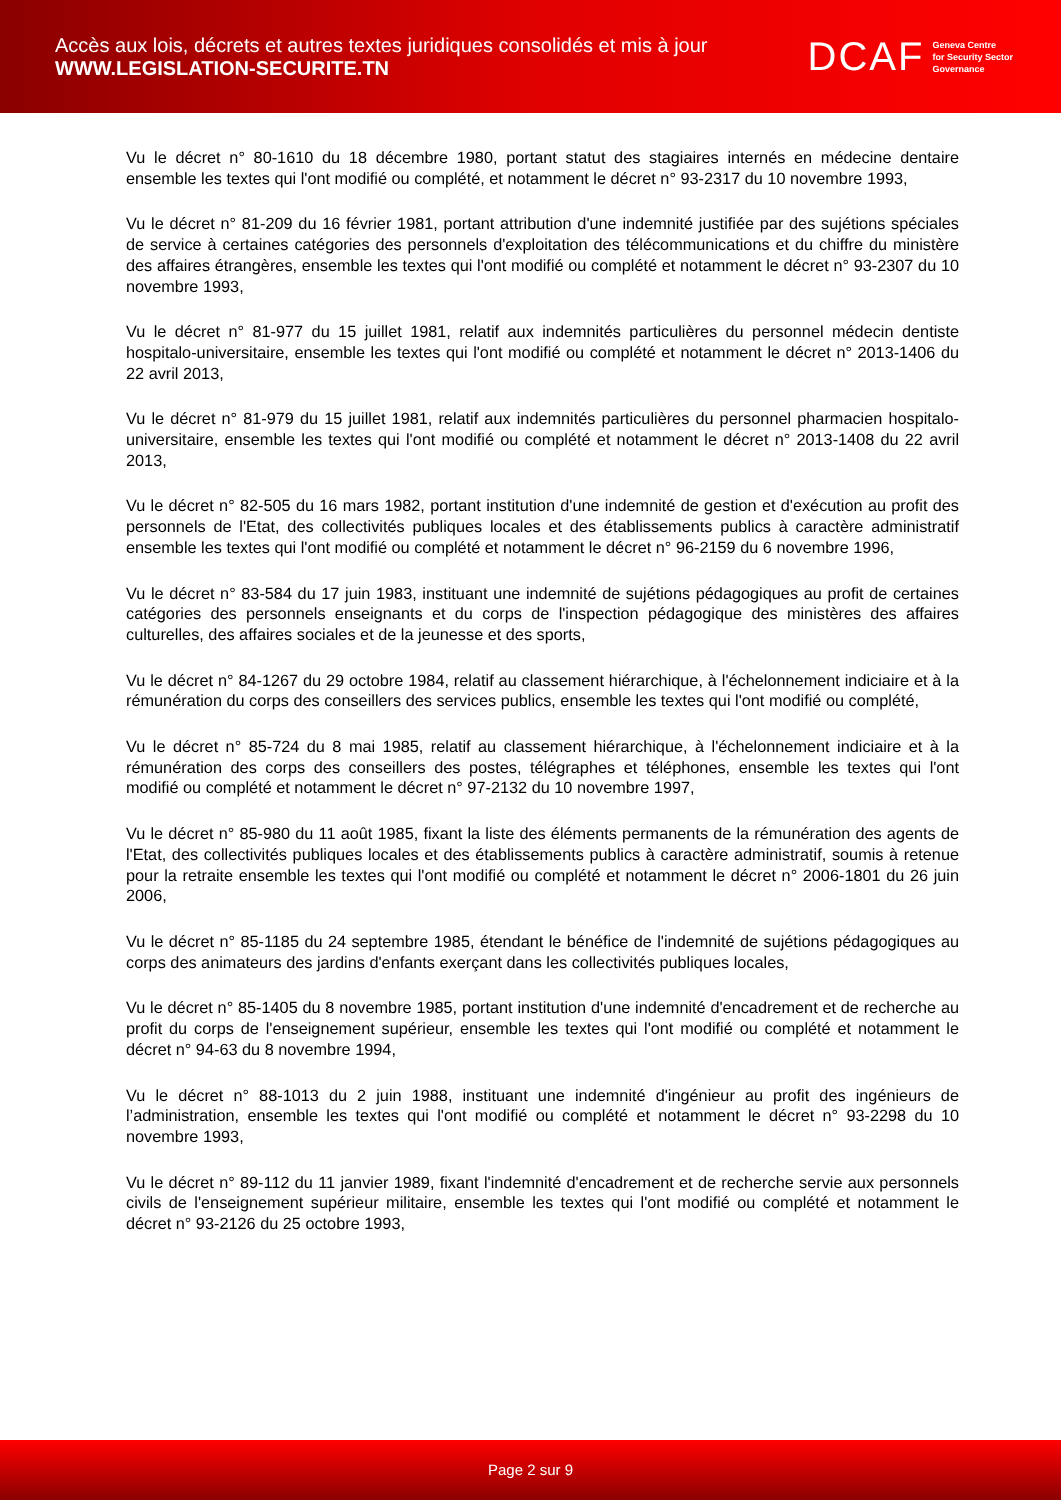Accès aux lois, décrets et autres textes juridiques consolidés et mis à jour
WWW.LEGISLATION-SECURITE.TN
DCAF Geneva Centre
for Security Sector
Governance
Vu le décret n° 80-1610 du 18 décembre 1980, portant statut des stagiaires internés en médecine dentaire ensemble les textes qui l'ont modifié ou complété, et notamment le décret n° 93-2317 du 10 novembre 1993,
Vu le décret n° 81-209 du 16 février 1981, portant attribution d'une indemnité justifiée par des sujétions spéciales de service à certaines catégories des personnels d'exploitation des télécommunications et du chiffre du ministère des affaires étrangères, ensemble les textes qui l'ont modifié ou complété et notamment le décret n° 93-2307 du 10 novembre 1993,
Vu le décret n° 81-977 du 15 juillet 1981, relatif aux indemnités particulières du personnel médecin dentiste hospitalo-universitaire, ensemble les textes qui l'ont modifié ou complété et notamment le décret n° 2013-1406 du 22 avril 2013,
Vu le décret n° 81-979 du 15 juillet 1981, relatif aux indemnités particulières du personnel pharmacien hospitalo-universitaire, ensemble les textes qui l'ont modifié ou complété et notamment le décret n° 2013-1408 du 22 avril 2013,
Vu le décret n° 82-505 du 16 mars 1982, portant institution d'une indemnité de gestion et d'exécution au profit des personnels de l'Etat, des collectivités publiques locales et des établissements publics à caractère administratif ensemble les textes qui l'ont modifié ou complété et notamment le décret n° 96-2159 du 6 novembre 1996,
Vu le décret n° 83-584 du 17 juin 1983, instituant une indemnité de sujétions pédagogiques au profit de certaines catégories des personnels enseignants et du corps de l'inspection pédagogique des ministères des affaires culturelles, des affaires sociales et de la jeunesse et des sports,
Vu le décret n° 84-1267 du 29 octobre 1984, relatif au classement hiérarchique, à l'échelonnement indiciaire et à la rémunération du corps des conseillers des services publics, ensemble les textes qui l'ont modifié ou complété,
Vu le décret n° 85-724 du 8 mai 1985, relatif au classement hiérarchique, à l'échelonnement indiciaire et à la rémunération des corps des conseillers des postes, télégraphes et téléphones, ensemble les textes qui l'ont modifié ou complété et notamment le décret n° 97-2132 du 10 novembre 1997,
Vu le décret n° 85-980 du 11 août 1985, fixant la liste des éléments permanents de la rémunération des agents de l'Etat, des collectivités publiques locales et des établissements publics à caractère administratif, soumis à retenue pour la retraite ensemble les textes qui l'ont modifié ou complété et notamment le décret n° 2006-1801 du 26 juin 2006,
Vu le décret n° 85-1185 du 24 septembre 1985, étendant le bénéfice de l'indemnité de sujétions pédagogiques au corps des animateurs des jardins d'enfants exerçant dans les collectivités publiques locales,
Vu le décret n° 85-1405 du 8 novembre 1985, portant institution d'une indemnité d'encadrement et de recherche au profit du corps de l'enseignement supérieur, ensemble les textes qui l'ont modifié ou complété et notamment le décret n° 94-63 du 8 novembre 1994,
Vu le décret n° 88-1013 du 2 juin 1988, instituant une indemnité d'ingénieur au profit des ingénieurs de l’administration, ensemble les textes qui l'ont modifié ou complété et notamment le décret n° 93-2298 du 10 novembre 1993,
Vu le décret n° 89-112 du 11 janvier 1989, fixant l'indemnité d'encadrement et de recherche servie aux personnels civils de l'enseignement supérieur militaire, ensemble les textes qui l'ont modifié ou complété et notamment le décret n° 93-2126 du 25 octobre 1993,
Page 2 sur 9